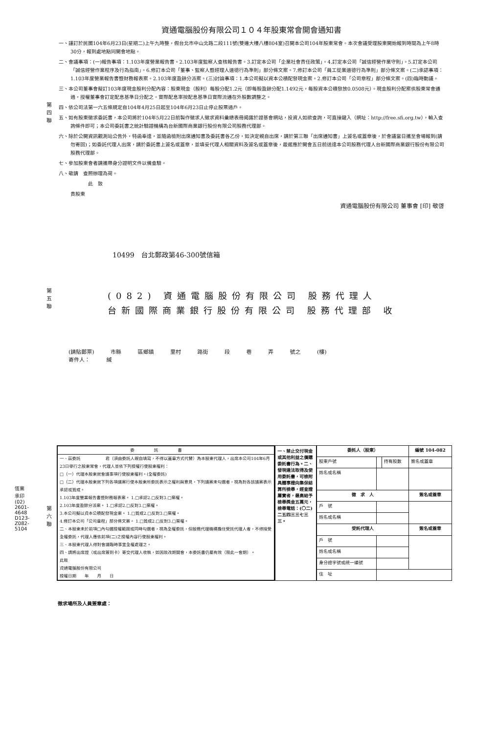資通電腦股份有限公司１０４年股東常會開會通知書
一、謹訂於民國104年6月23日(星期二)上午九時整，假台北市中山北路二段111號(雙連大樓八樓804室)召開本公司104年股東常會。本次會議受理股東開始報到時間為上午8時30分，報到處地點同開會地點。
二、會議事項：(一)報告事項：1.103年度營業報告書。2.103年度監察人查核報告書。3.訂定本公司「企業社會責任政策」。4.訂定本公司「誠信經營作業守則」。5.訂定本公司「誠信經營作業程序及行為指南」。6.修訂本公司「董事、監察人暨經理人道德行為準則」部分條文案。7.修訂本公司「員工從業道德行為準則」部分條文案。(二)承認事項：1.103年度營業報告書暨財務報表案。2.103年度盈餘分派案。(三)討論事項：1.本公司擬以資本公積配發現金案。2.修訂本公司「公司章程」部分條文案。(四)臨時動議。
三、本公司董事會擬訂103年度現金股利分配內容：股東現金（股利）每股分配1.2元（即每股盈餘分配1.1492元，每股資本公積發放0.0508元）。現金股利分配案俟股東常會通過，授權董事會訂定配息基準日分配之。實際配息率按配息基準日實際流通在外股數調整之。
四、依公司法第一六五條規定自104年4月25日起至104年6月23日止停止股票過戶。
五、如有股東徵求委託書，本公司將於104年5月22日前製作徵求人徵求資料彙總表冊揭露於證基會網站，投資人如欲查詢，可直接鍵入（網址：http://free.sfi.org.tw），輸入查詢條件即可；本公司委託書之統計驗證機構為台新國際商業銀行股份有限公司股務代理部。
六、除於公開資訊觀測站公告外，特函奉達，並隨函檢附出席通知書及委託書各乙份，如決定親自出席，請於第三聯「出席通知書」上簽名或蓋章後，於會議當日攜至會場報到(請勿寄回)；如委託代理人出席，請於委託書上簽名或蓋章，並填妥代理人相關資料及簽名或蓋章後，最遲應於開會五日前送達本公司股務代理人台新國際商業銀行股份有限公司股務代理部。
七、參加股東會者請攜帶身分證明文件以備查驗。
八、敬請　查照辦理為荷。
此　致
貴股東
資通電腦股份有限公司 董事會 [印] 敬啓
第 四 聯
第 五 聯
第 六 聯
10499　台北郵政第46-300號信箱
(082) 資通電腦股份有限公司 股務代理人
台新國際商業銀行股份有限公司 股務代理部 收
(請貼郵票) 市縣 區鄉鎮 里村 路街 段 巷 弄 號之 (樓)
寄件人： 緘
恆業承印 (02) 2601-4648 D123-Z082-5104
委託書
一、茲委託　　　　　　君（須由委託人親自填寫，不得以蓋章方式代替）為本股東代理人，出席本公司104年6月23日舉行之股東常會，代理人並依下列授權行使股東權利：
□（一）代理本股東就會議事項行使股東權利。(全權委託)
□（二）代理本股東就下列各項議案行使本股東所委託表示之權利與意見，下列議案未勾選者，視為對各該議案表示承認或贊成。
1.103年度營業報告書暨財務報表案。 1.□承認2.□反對3.□棄權。
2.103年度盈餘分派案。 1.□承認2.□反對3.□棄權。
3.本公司擬以資本公積配發現金案。 1.□贊成2.□反對3.□棄權。
4.修訂本公司「公司章程」部分條文案。 1.□贊成2.□反對3.□棄權。
二、本股東未於前項□內勾選授權範圍或同時勾選者，視為全權委託，但股務代理機構擔任受託代理人者，不得接受全權委託，代理人應依前項(二)之授權內容行使股東權利。
三、本股東代理人得對會議臨時事宜全權處理之。
四、請將出席證（或出席簽到卡）寄交代理人收執，如因故改期開會，本委託書仍屬有效（限此一會期）。
此致
資通電腦股份有限公司
授權日期　　年　　月　　日
一、禁止交付現金或其他利益之價購委託書行為。二、發現違法取得及使用委託書，可檢附具體事證向集保結算所檢舉，經查證屬實者，最高給予檢舉獎金五萬元，檢舉電話：(〇二)二五四三三七三三。
| 委託人（股東） | | | 編號 104-082 |
| --- | --- | --- | --- |
| 股東戶號 | | 持有股數 | 簽名或蓋章 |
| 姓名或名稱 | | | |
| 徵 求 人 | | | 簽名或蓋章 |
| 戶 號 | | | |
| 姓名或名稱 | | | |
| 受託代理人 | | | 簽名或蓋章 |
| 戶 號 | | | |
| 姓名或名稱 | | | |
| 身分證字號或統一編號 | | | |
| 住 址 | | | |
徵求場所及人員簽章處：